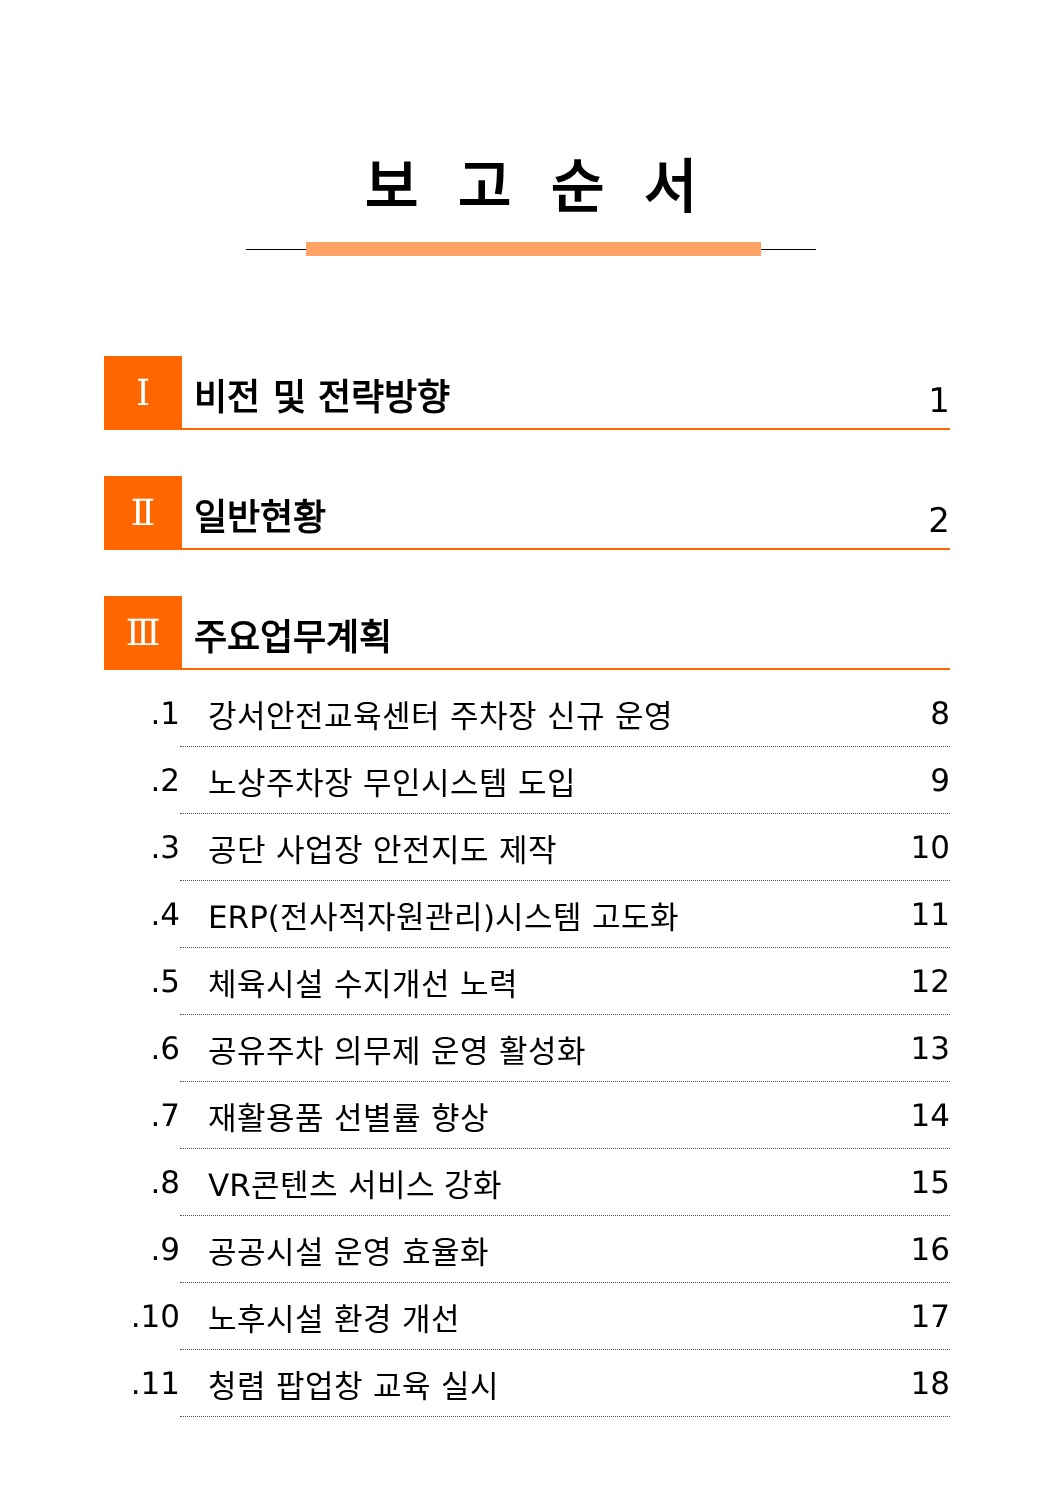보고순서
Ⅰ
비전 및 전략방향
1
Ⅱ
일반현황
2
Ⅲ
주요업무계획
1. 강서안전교육센터 주차장 신규 운영 8
2. 노상주차장 무인시스템 도입 9
3. 공단 사업장 안전지도 제작 10
4. ERP(전사적자원관리)시스템 고도화 11
5. 체육시설 수지개선 노력 12
6. 공유주차 의무제 운영 활성화 13
7. 재활용품 선별률 향상 14
8. VR콘텐츠 서비스 강화 15
9. 공공시설 운영 효율화 16
10. 노후시설 환경 개선 17
11. 청렴 팝업창 교육 실시 18